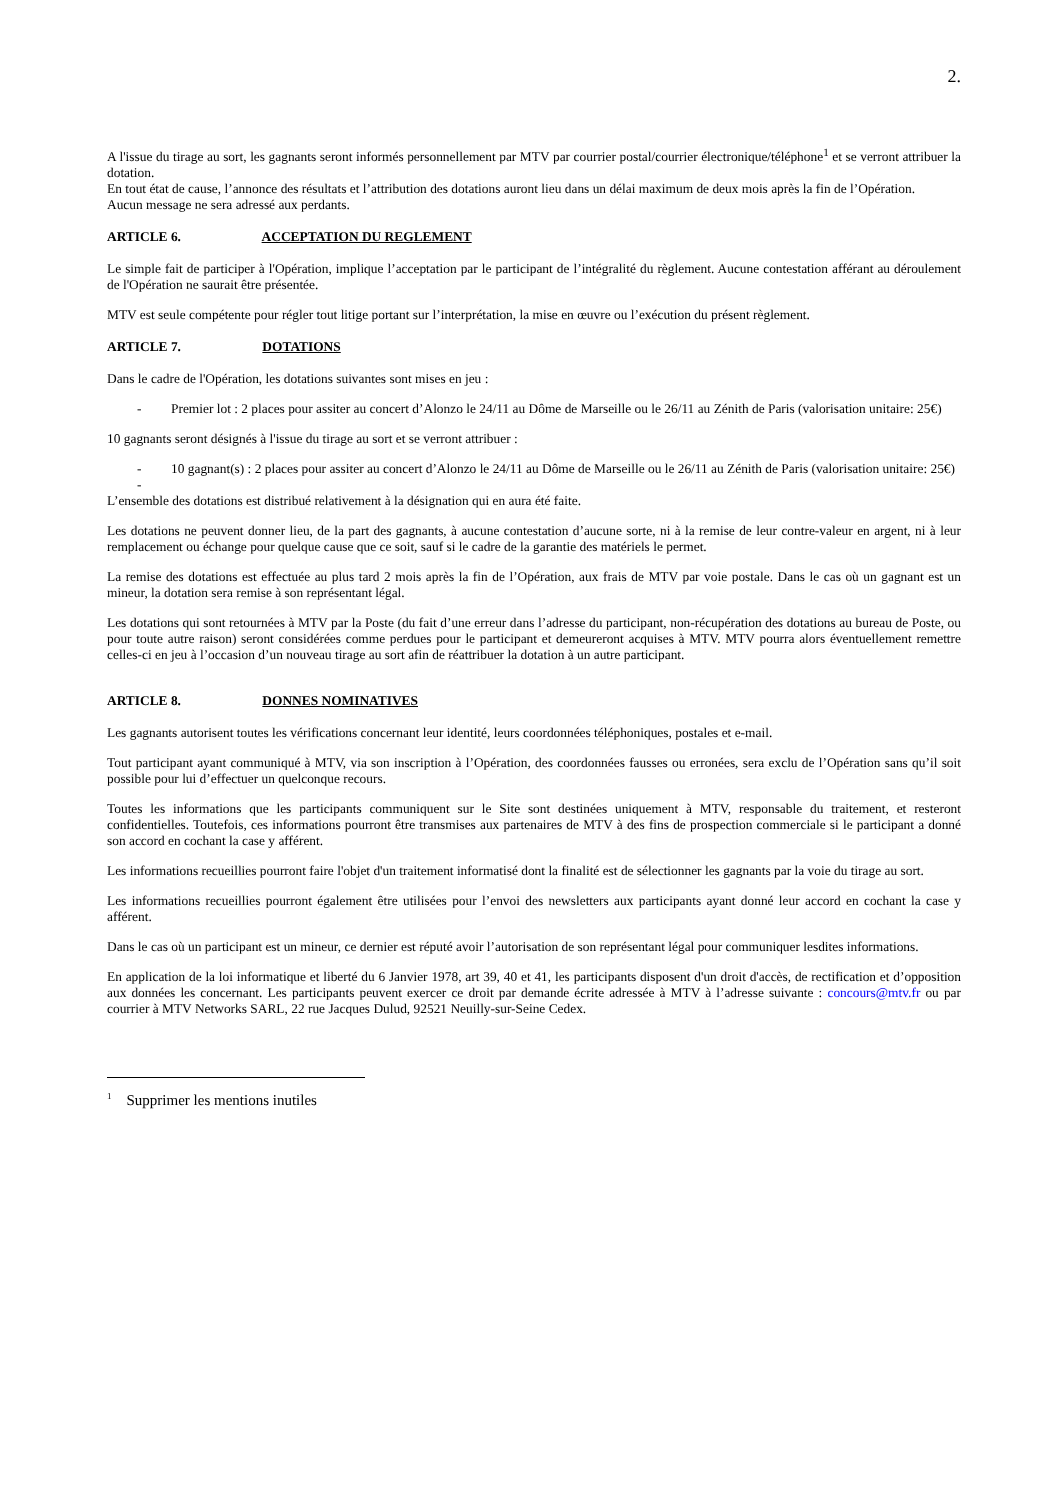2.
A l'issue du tirage au sort, les gagnants seront informés personnellement par MTV par courrier postal/courrier électronique/téléphone<sup>1</sup> et se verront attribuer la dotation.
En tout état de cause, l’annonce des résultats et l’attribution des dotations auront lieu dans un délai maximum de deux mois après la fin de l’Opération.
Aucun message ne sera adressé aux perdants.
ARTICLE 6. ACCEPTATION DU REGLEMENT
Le simple fait de participer à l'Opération, implique l’acceptation par le participant de l’intégralité du règlement. Aucune contestation afférant au déroulement de l'Opération ne saurait être présentée.
MTV est seule compétente pour régler tout litige portant sur l’interprétation, la mise en œuvre ou l’exécution du présent règlement.
ARTICLE 7. DOTATIONS
Dans le cadre de l'Opération, les dotations suivantes sont mises en jeu :
- Premier lot : 2 places pour assiter au concert d’Alonzo le 24/11 au Dôme de Marseille ou le 26/11 au Zénith de Paris (valorisation unitaire: 25€)
10 gagnants seront désignés à l'issue du tirage au sort et se verront attribuer :
- 10 gagnant(s) : 2 places pour assiter au concert d’Alonzo le 24/11 au Dôme de Marseille ou le 26/11 au Zénith de Paris (valorisation unitaire: 25€)
-
L’ensemble des dotations est distribué relativement à la désignation qui en aura été faite.
Les dotations ne peuvent donner lieu, de la part des gagnants, à aucune contestation d’aucune sorte, ni à la remise de leur contre-valeur en argent, ni à leur remplacement ou échange pour quelque cause que ce soit, sauf si le cadre de la garantie des matériels le permet.
La remise des dotations est effectuée au plus tard 2 mois après la fin de l’Opération, aux frais de MTV par voie postale. Dans le cas où un gagnant est un mineur, la dotation sera remise à son représentant légal.
Les dotations qui sont retournées à MTV par la Poste (du fait d’une erreur dans l’adresse du participant, non-récupération des dotations au bureau de Poste, ou pour toute autre raison) seront considérées comme perdues pour le participant et demeureront acquises à MTV. MTV pourra alors éventuellement remettre celles-ci en jeu à l’occasion d’un nouveau tirage au sort afin de réattribuer la dotation à un autre participant.
ARTICLE 8. DONNES NOMINATIVES
Les gagnants autorisent toutes les vérifications concernant leur identité, leurs coordonnées téléphoniques, postales et e-mail.
Tout participant ayant communiqué à MTV, via son inscription à l’Opération, des coordonnées fausses ou erronées, sera exclu de l’Opération sans qu’il soit possible pour lui d’effectuer un quelconque recours.
Toutes les informations que les participants communiquent sur le Site sont destinées uniquement à MTV, responsable du traitement, et resteront confidentielles. Toutefois, ces informations pourront être transmises aux partenaires de MTV à des fins de prospection commerciale si le participant a donné son accord en cochant la case y afférent.
Les informations recueillies pourront faire l'objet d'un traitement informatisé dont la finalité est de sélectionner les gagnants par la voie du tirage au sort.
Les informations recueillies pourront également être utilisées pour l’envoi des newsletters aux participants ayant donné leur accord en cochant la case y afférent.
Dans le cas où un participant est un mineur, ce dernier est réputé avoir l’autorisation de son représentant légal pour communiquer lesdites informations.
En application de la loi informatique et liberté du 6 Janvier 1978, art 39, 40 et 41, les participants disposent d'un droit d'accès, de rectification et d’opposition aux données les concernant. Les participants peuvent exercer ce droit par demande écrite adressée à MTV à l’adresse suivante : concours@mtv.fr ou par courrier à MTV Networks SARL, 22 rue Jacques Dulud, 92521 Neuilly-sur-Seine Cedex.
<sup>1</sup> Supprimer les mentions inutiles